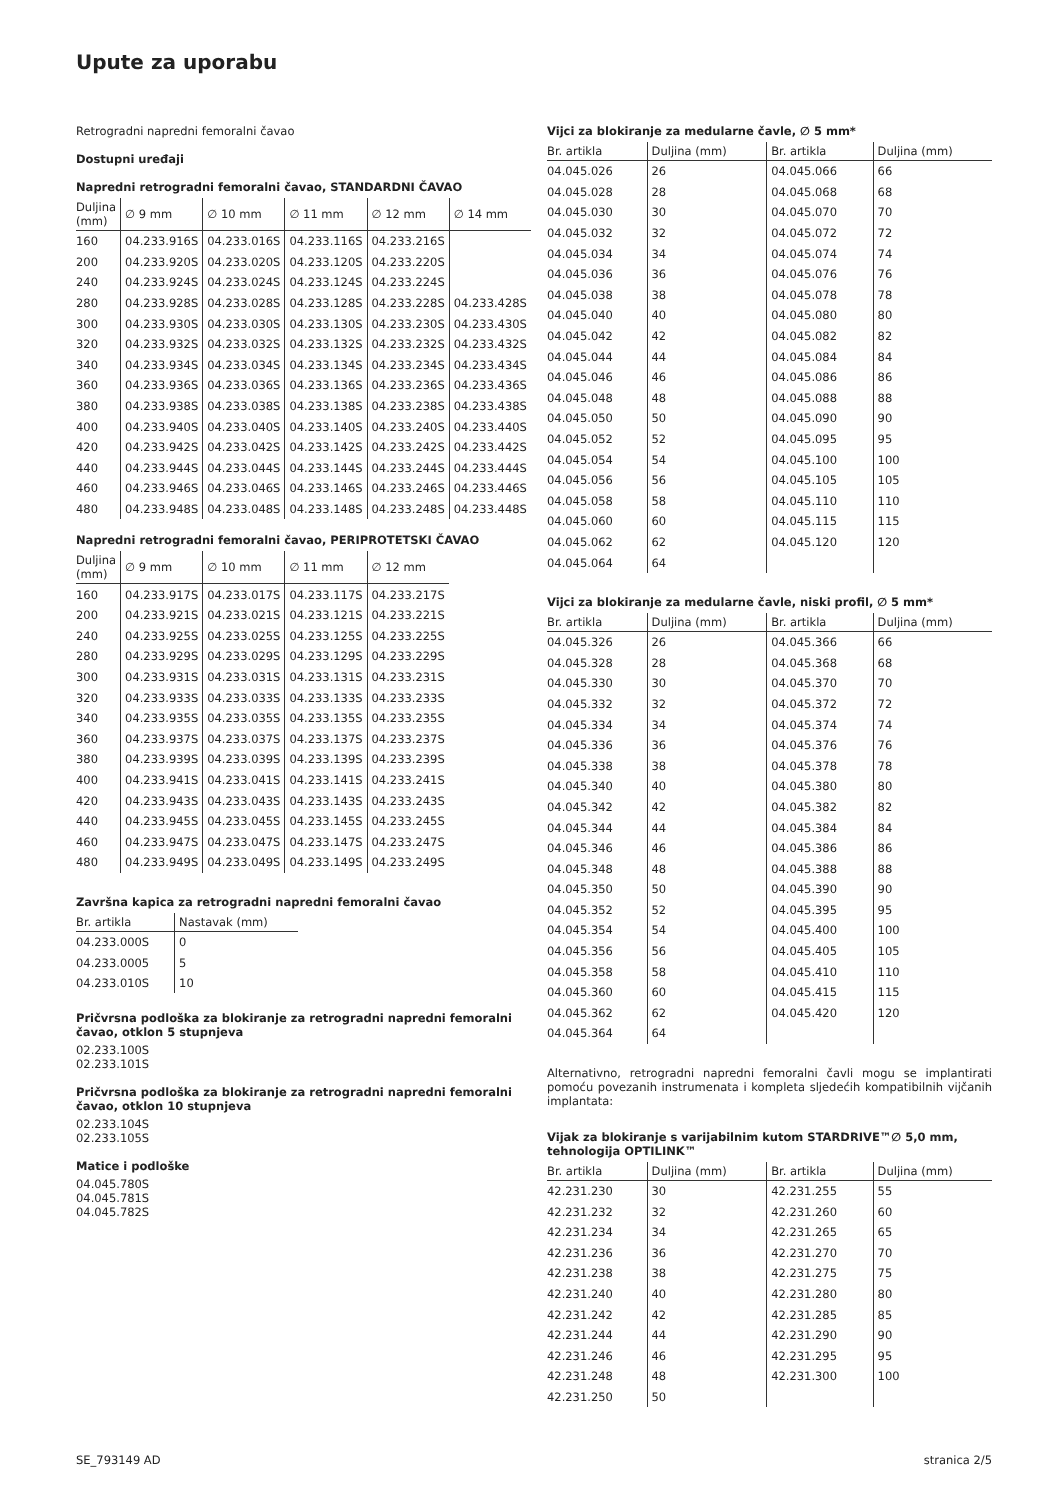Upute za uporabu
Retrogradni napredni femoralni čavao
Dostupni uređaji
Napredni retrogradni femoralni čavao, STANDARDNI ČAVAO
| Duljina (mm) | ∅ 9 mm | ∅ 10 mm | ∅ 11 mm | ∅ 12 mm | ∅ 14 mm |
| --- | --- | --- | --- | --- | --- |
| 160 | 04.233.916S | 04.233.016S | 04.233.116S | 04.233.216S | |
| 200 | 04.233.920S | 04.233.020S | 04.233.120S | 04.233.220S | |
| 240 | 04.233.924S | 04.233.024S | 04.233.124S | 04.233.224S | |
| 280 | 04.233.928S | 04.233.028S | 04.233.128S | 04.233.228S | 04.233.428S |
| 300 | 04.233.930S | 04.233.030S | 04.233.130S | 04.233.230S | 04.233.430S |
| 320 | 04.233.932S | 04.233.032S | 04.233.132S | 04.233.232S | 04.233.432S |
| 340 | 04.233.934S | 04.233.034S | 04.233.134S | 04.233.234S | 04.233.434S |
| 360 | 04.233.936S | 04.233.036S | 04.233.136S | 04.233.236S | 04.233.436S |
| 380 | 04.233.938S | 04.233.038S | 04.233.138S | 04.233.238S | 04.233.438S |
| 400 | 04.233.940S | 04.233.040S | 04.233.140S | 04.233.240S | 04.233.440S |
| 420 | 04.233.942S | 04.233.042S | 04.233.142S | 04.233.242S | 04.233.442S |
| 440 | 04.233.944S | 04.233.044S | 04.233.144S | 04.233.244S | 04.233.444S |
| 460 | 04.233.946S | 04.233.046S | 04.233.146S | 04.233.246S | 04.233.446S |
| 480 | 04.233.948S | 04.233.048S | 04.233.148S | 04.233.248S | 04.233.448S |
Napredni retrogradni femoralni čavao, PERIPROTETSKI ČAVAO
| Duljina (mm) | ∅ 9 mm | ∅ 10 mm | ∅ 11 mm | ∅ 12 mm |
| --- | --- | --- | --- | --- |
| 160 | 04.233.917S | 04.233.017S | 04.233.117S | 04.233.217S |
| 200 | 04.233.921S | 04.233.021S | 04.233.121S | 04.233.221S |
| 240 | 04.233.925S | 04.233.025S | 04.233.125S | 04.233.225S |
| 280 | 04.233.929S | 04.233.029S | 04.233.129S | 04.233.229S |
| 300 | 04.233.931S | 04.233.031S | 04.233.131S | 04.233.231S |
| 320 | 04.233.933S | 04.233.033S | 04.233.133S | 04.233.233S |
| 340 | 04.233.935S | 04.233.035S | 04.233.135S | 04.233.235S |
| 360 | 04.233.937S | 04.233.037S | 04.233.137S | 04.233.237S |
| 380 | 04.233.939S | 04.233.039S | 04.233.139S | 04.233.239S |
| 400 | 04.233.941S | 04.233.041S | 04.233.141S | 04.233.241S |
| 420 | 04.233.943S | 04.233.043S | 04.233.143S | 04.233.243S |
| 440 | 04.233.945S | 04.233.045S | 04.233.145S | 04.233.245S |
| 460 | 04.233.947S | 04.233.047S | 04.233.147S | 04.233.247S |
| 480 | 04.233.949S | 04.233.049S | 04.233.149S | 04.233.249S |
Završna kapica za retrogradni napredni femoralni čavao
| Br. artikla | Nastavak (mm) |
| --- | --- |
| 04.233.000S | 0 |
| 04.233.0005 | 5 |
| 04.233.010S | 10 |
Pričvrsna podloška za blokiranje za retrogradni napredni femoralni čavao, otklon 5 stupnjeva
02.233.100S
02.233.101S
Pričvrsna podloška za blokiranje za retrogradni napredni femoralni čavao, otklon 10 stupnjeva
02.233.104S
02.233.105S
Matice i podloške
04.045.780S
04.045.781S
04.045.782S
Vijci za blokiranje za medularne čavle, ∅ 5 mm*
| Br. artikla | Duljina (mm) | Br. artikla | Duljina (mm) |
| --- | --- | --- | --- |
| 04.045.026 | 26 | 04.045.066 | 66 |
| 04.045.028 | 28 | 04.045.068 | 68 |
| 04.045.030 | 30 | 04.045.070 | 70 |
| 04.045.032 | 32 | 04.045.072 | 72 |
| 04.045.034 | 34 | 04.045.074 | 74 |
| 04.045.036 | 36 | 04.045.076 | 76 |
| 04.045.038 | 38 | 04.045.078 | 78 |
| 04.045.040 | 40 | 04.045.080 | 80 |
| 04.045.042 | 42 | 04.045.082 | 82 |
| 04.045.044 | 44 | 04.045.084 | 84 |
| 04.045.046 | 46 | 04.045.086 | 86 |
| 04.045.048 | 48 | 04.045.088 | 88 |
| 04.045.050 | 50 | 04.045.090 | 90 |
| 04.045.052 | 52 | 04.045.095 | 95 |
| 04.045.054 | 54 | 04.045.100 | 100 |
| 04.045.056 | 56 | 04.045.105 | 105 |
| 04.045.058 | 58 | 04.045.110 | 110 |
| 04.045.060 | 60 | 04.045.115 | 115 |
| 04.045.062 | 62 | 04.045.120 | 120 |
| 04.045.064 | 64 | | |
Vijci za blokiranje za medularne čavle, niski profil, ∅ 5 mm*
| Br. artikla | Duljina (mm) | Br. artikla | Duljina (mm) |
| --- | --- | --- | --- |
| 04.045.326 | 26 | 04.045.366 | 66 |
| 04.045.328 | 28 | 04.045.368 | 68 |
| 04.045.330 | 30 | 04.045.370 | 70 |
| 04.045.332 | 32 | 04.045.372 | 72 |
| 04.045.334 | 34 | 04.045.374 | 74 |
| 04.045.336 | 36 | 04.045.376 | 76 |
| 04.045.338 | 38 | 04.045.378 | 78 |
| 04.045.340 | 40 | 04.045.380 | 80 |
| 04.045.342 | 42 | 04.045.382 | 82 |
| 04.045.344 | 44 | 04.045.384 | 84 |
| 04.045.346 | 46 | 04.045.386 | 86 |
| 04.045.348 | 48 | 04.045.388 | 88 |
| 04.045.350 | 50 | 04.045.390 | 90 |
| 04.045.352 | 52 | 04.045.395 | 95 |
| 04.045.354 | 54 | 04.045.400 | 100 |
| 04.045.356 | 56 | 04.045.405 | 105 |
| 04.045.358 | 58 | 04.045.410 | 110 |
| 04.045.360 | 60 | 04.045.415 | 115 |
| 04.045.362 | 62 | 04.045.420 | 120 |
| 04.045.364 | 64 | | |
Alternativno, retrogradni napredni femoralni čavli mogu se implantirati pomoću povezanih instrumenata i kompleta sljedećih kompatibilnih vijčanih implantata:
Vijak za blokiranje s varijabilnim kutom STARDRIVE™∅ 5,0 mm, tehnologija OPTILINK™
| Br. artikla | Duljina (mm) | Br. artikla | Duljina (mm) |
| --- | --- | --- | --- |
| 42.231.230 | 30 | 42.231.255 | 55 |
| 42.231.232 | 32 | 42.231.260 | 60 |
| 42.231.234 | 34 | 42.231.265 | 65 |
| 42.231.236 | 36 | 42.231.270 | 70 |
| 42.231.238 | 38 | 42.231.275 | 75 |
| 42.231.240 | 40 | 42.231.280 | 80 |
| 42.231.242 | 42 | 42.231.285 | 85 |
| 42.231.244 | 44 | 42.231.290 | 90 |
| 42.231.246 | 46 | 42.231.295 | 95 |
| 42.231.248 | 48 | 42.231.300 | 100 |
| 42.231.250 | 50 | | |
SE_793149 AD stranica 2/5